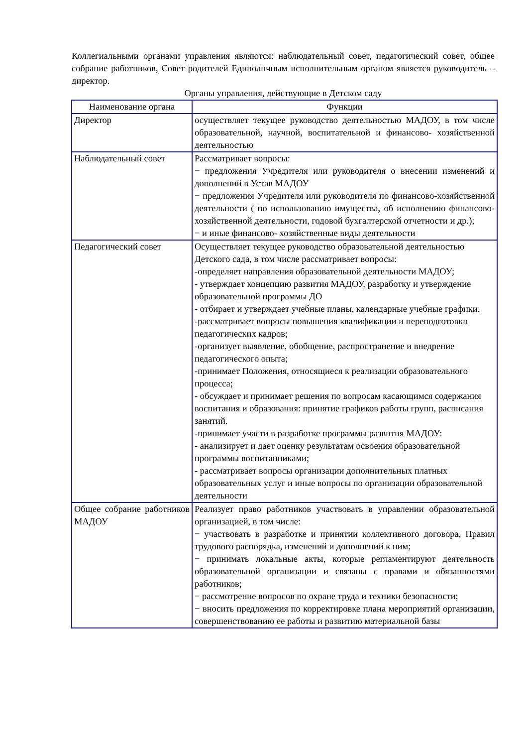Коллегиальными органами управления являются: наблюдательный совет, педагогический совет, общее собрание работников, Совет родителей Единоличным исполнительным органом является руководитель – директор.
Органы управления, действующие в Детском саду
| Наименование органа | Функции |
| --- | --- |
| Директор | осуществляет текущее руководство деятельностью МАДОУ, в том числе образовательной, научной, воспитательной и финансово- хозяйственной деятельностью |
| Наблюдательный совет | Рассматривает вопросы: − предложения Учредителя или руководителя о внесении изменений и дополнений в Устав МАДОУ − предложения Учредителя или руководителя по финансово-хозяйственной деятельности ( по использованию имущества, об исполнению финансово- хозяйственной деятельности, годовой бухгалтерской отчетности и др.); − и иные финансово- хозяйственные виды деятельности |
| Педагогический совет | Осуществляет текущее руководство образовательной деятельностью Детского сада, в том числе рассматривает вопросы: -определяет направления образовательной деятельности МАДОУ; - утверждает концепцию развития МАДОУ, разработку и утверждение образовательной программы ДО - отбирает и утверждает учебные планы, календарные учебные графики; -рассматривает вопросы повышения квалификации и переподготовки педагогических кадров; -организует выявление, обобщение, распространение и внедрение педагогического опыта; -принимает Положения, относящиеся к реализации образовательного процесса; - обсуждает и принимает решения по вопросам касающимся содержания воспитания и образования: принятие графиков работы групп, расписания занятий. -принимает участи в разработке программы развития МАДОУ: - анализирует и дает оценку результатам освоения образовательной программы воспитанниками; - рассматривает вопросы организации дополнительных платных образовательных услуг и иные вопросы по организации образовательной деятельности |
| Общее собрание работников МАДОУ | Реализует право работников участвовать в управлении образовательной организацией, в том числе: − участвовать в разработке и принятии коллективного договора, Правил трудового распорядка, изменений и дополнений к ним; − принимать локальные акты, которые регламентируют деятельность образовательной организации и связаны с правами и обязанностями работников; − рассмотрение вопросов по охране труда и техники безопасности; − вносить предложения по корректировке плана мероприятий организации, совершенствованию ее работы и развитию материальной базы |